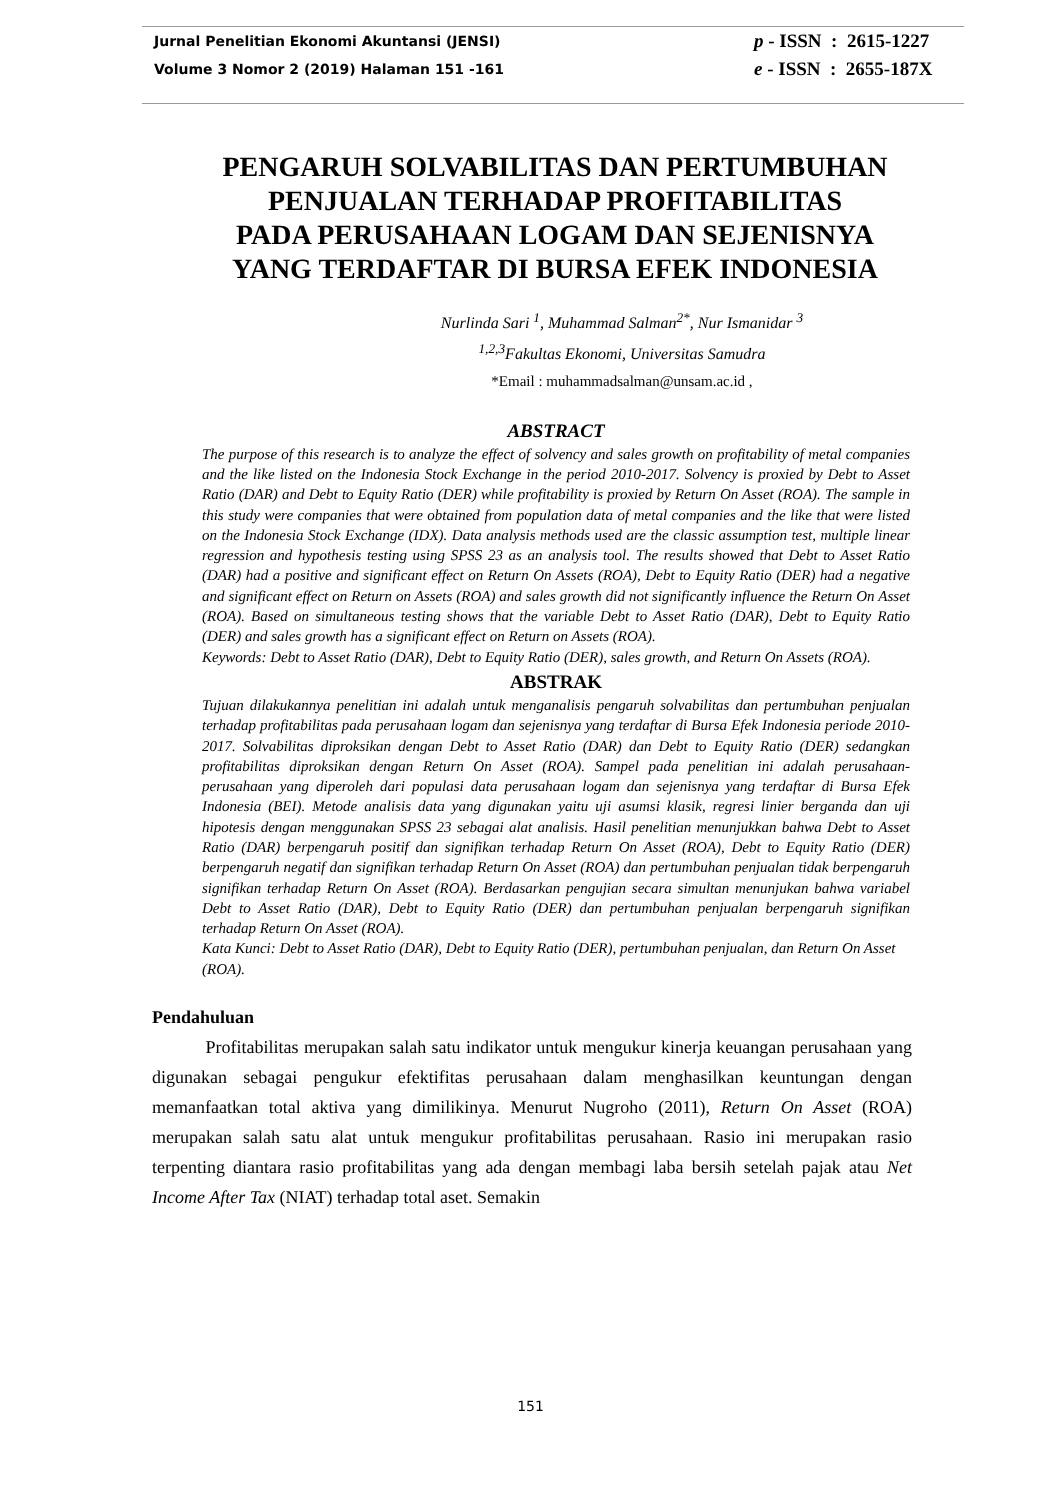Jurnal Penelitian Ekonomi Akuntansi (JENSI)
Volume 3 Nomor 2 (2019) Halaman 151 -161
p - ISSN : 2615-1227
e - ISSN : 2655-187X
PENGARUH SOLVABILITAS DAN PERTUMBUHAN
PENJUALAN TERHADAP PROFITABILITAS
PADA PERUSAHAAN LOGAM DAN SEJENISNYA
YANG TERDAFTAR DI BURSA EFEK INDONESIA
Nurlinda Sari <sup>1</sup>, Muhammad Salman<sup>2*</sup>, Nur Ismanidar <sup>3</sup>
<sup>1,2,3</sup>Fakultas Ekonomi, Universitas Samudra
*Email : muhammadsalman@unsam.ac.id ,
ABSTRACT
The purpose of this research is to analyze the effect of solvency and sales growth on profitability of metal companies and the like listed on the Indonesia Stock Exchange in the period 2010-2017. Solvency is proxied by Debt to Asset Ratio (DAR) and Debt to Equity Ratio (DER) while profitability is proxied by Return On Asset (ROA). The sample in this study were companies that were obtained from population data of metal companies and the like that were listed on the Indonesia Stock Exchange (IDX). Data analysis methods used are the classic assumption test, multiple linear regression and hypothesis testing using SPSS 23 as an analysis tool. The results showed that Debt to Asset Ratio (DAR) had a positive and significant effect on Return On Assets (ROA), Debt to Equity Ratio (DER) had a negative and significant effect on Return on Assets (ROA) and sales growth did not significantly influence the Return On Asset (ROA). Based on simultaneous testing shows that the variable Debt to Asset Ratio (DAR), Debt to Equity Ratio (DER) and sales growth has a significant effect on Return on Assets (ROA).
Keywords: Debt to Asset Ratio (DAR), Debt to Equity Ratio (DER), sales growth, and Return On Assets (ROA).
ABSTRAK
Tujuan dilakukannya penelitian ini adalah untuk menganalisis pengaruh solvabilitas dan pertumbuhan penjualan terhadap profitabilitas pada perusahaan logam dan sejenisnya yang terdaftar di Bursa Efek Indonesia periode 2010-2017. Solvabilitas diproksikan dengan Debt to Asset Ratio (DAR) dan Debt to Equity Ratio (DER) sedangkan profitabilitas diproksikan dengan Return On Asset (ROA). Sampel pada penelitian ini adalah perusahaan-perusahaan yang diperoleh dari populasi data perusahaan logam dan sejenisnya yang terdaftar di Bursa Efek Indonesia (BEI). Metode analisis data yang digunakan yaitu uji asumsi klasik, regresi linier berganda dan uji hipotesis dengan menggunakan SPSS 23 sebagai alat analisis. Hasil penelitian menunjukkan bahwa Debt to Asset Ratio (DAR) berpengaruh positif dan signifikan terhadap Return On Asset (ROA), Debt to Equity Ratio (DER) berpengaruh negatif dan signifikan terhadap Return On Asset (ROA) dan pertumbuhan penjualan tidak berpengaruh signifikan terhadap Return On Asset (ROA). Berdasarkan pengujian secara simultan menunjukan bahwa variabel Debt to Asset Ratio (DAR), Debt to Equity Ratio (DER) dan pertumbuhan penjualan berpengaruh signifikan terhadap Return On Asset (ROA).
Kata Kunci: Debt to Asset Ratio (DAR), Debt to Equity Ratio (DER), pertumbuhan penjualan, dan Return On Asset (ROA).
Pendahuluan
Profitabilitas merupakan salah satu indikator untuk mengukur kinerja keuangan perusahaan yang digunakan sebagai pengukur efektifitas perusahaan dalam menghasilkan keuntungan dengan memanfaatkan total aktiva yang dimilikinya. Menurut Nugroho (2011), Return On Asset (ROA) merupakan salah satu alat untuk mengukur profitabilitas perusahaan. Rasio ini merupakan rasio terpenting diantara rasio profitabilitas yang ada dengan membagi laba bersih setelah pajak atau Net Income After Tax (NIAT) terhadap total aset. Semakin
151